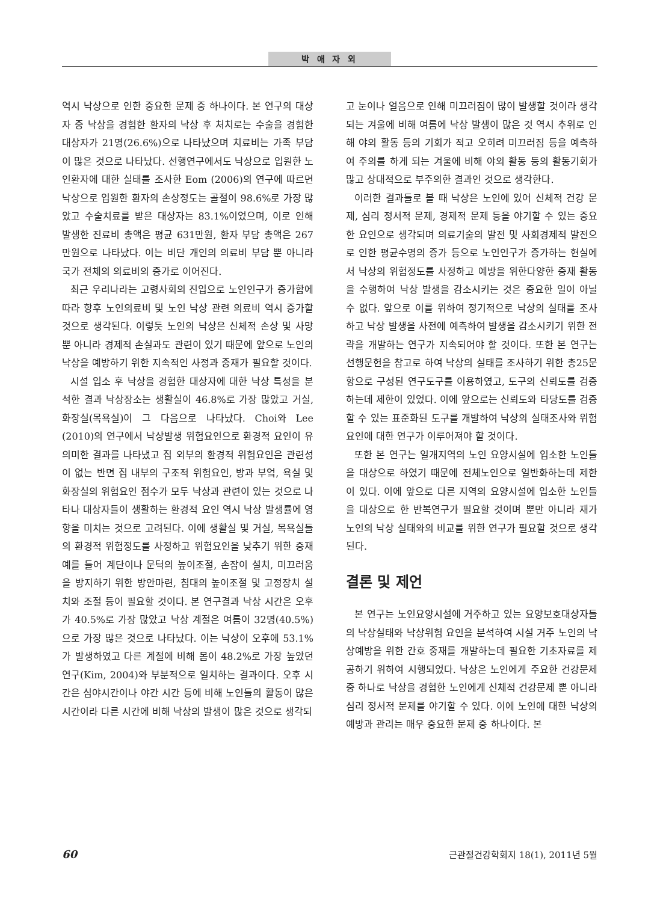박 애 자 외
역시 낙상으로 인한 중요한 문제 중 하나이다. 본 연구의 대상자 중 낙상을 경험한 환자의 낙상 후 처치로는 수술을 경험한 대상자가 21명(26.6%)으로 나타났으며 치료비는 가족 부담이 많은 것으로 나타났다. 선행연구에서도 낙상으로 입원한 노인환자에 대한 실태를 조사한 Eom (2006)의 연구에 따르면 낙상으로 입원한 환자의 손상정도는 골절이 98.6%로 가장 많았고 수술치료를 받은 대상자는 83.1%이었으며, 이로 인해 발생한 진료비 총액은 평균 631만원, 환자 부담 총액은 267만원으로 나타났다. 이는 비단 개인의 의료비 부담 뿐 아니라 국가 전체의 의료비의 증가로 이어진다.
최근 우리나라는 고령사회의 진입으로 노인인구가 증가함에 따라 향후 노인의료비 및 노인 낙상 관련 의료비 역시 증가할 것으로 생각된다. 이렇듯 노인의 낙상은 신체적 손상 및 사망 뿐 아니라 경제적 손실과도 관련이 있기 때문에 앞으로 노인의 낙상을 예방하기 위한 지속적인 사정과 중재가 필요할 것이다.
시설 입소 후 낙상을 경험한 대상자에 대한 낙상 특성을 분석한 결과 낙상장소는 생활실이 46.8%로 가장 많았고 거실, 화장실(목욕실)이 그 다음으로 나타났다. Choi와 Lee (2010)의 연구에서 낙상발생 위험요인으로 환경적 요인이 유의미한 결과를 나타냈고 집 외부의 환경적 위험요인은 관련성이 없는 반면 집 내부의 구조적 위험요인, 방과 부엌, 욕실 및 화장실의 위험요인 점수가 모두 낙상과 관련이 있는 것으로 나타나 대상자들이 생활하는 환경적 요인 역시 낙상 발생률에 영향을 미치는 것으로 고려된다. 이에 생활실 및 거실, 목욕실들의 환경적 위험정도를 사정하고 위험요인을 낮추기 위한 중재 예를 들어 계단이나 문턱의 높이조절, 손잡이 설치, 미끄러움을 방지하기 위한 방안마련, 침대의 높이조절 및 고정장치 설치와 조절 등이 필요할 것이다. 본 연구결과 낙상 시간은 오후가 40.5%로 가장 많았고 낙상 계절은 여름이 32명(40.5%)으로 가장 많은 것으로 나타났다. 이는 낙상이 오후에 53.1%가 발생하였고 다른 계절에 비해 봄이 48.2%로 가장 높았던 연구(Kim, 2004)와 부분적으로 일치하는 결과이다. 오후 시간은 심야시간이나 야간 시간 등에 비해 노인들의 활동이 많은 시간이라 다른 시간에 비해 낙상의 발생이 많은 것으로 생각되
고 눈이나 얼음으로 인해 미끄러짐이 많이 발생할 것이라 생각되는 겨울에 비해 여름에 낙상 발생이 많은 것 역시 추위로 인해 야외 활동 등의 기회가 적고 오히려 미끄러짐 등을 예측하여 주의를 하게 되는 겨울에 비해 야외 활동 등의 활동기회가 많고 상대적으로 부주의한 결과인 것으로 생각한다.
이러한 결과들로 볼 때 낙상은 노인에 있어 신체적 건강 문제, 심리 정서적 문제, 경제적 문제 등을 야기할 수 있는 중요한 요인으로 생각되며 의료기술의 발전 및 사회경제적 발전으로 인한 평균수명의 증가 등으로 노인인구가 증가하는 현실에서 낙상의 위험정도를 사정하고 예방을 위한다양한 중재 활동을 수행하여 낙상 발생을 감소시키는 것은 중요한 일이 아닐 수 없다. 앞으로 이를 위하여 정기적으로 낙상의 실태를 조사하고 낙상 발생을 사전에 예측하여 발생을 감소시키기 위한 전략을 개발하는 연구가 지속되어야 할 것이다. 또한 본 연구는 선행문헌을 참고로 하여 낙상의 실태를 조사하기 위한 총25문항으로 구성된 연구도구를 이용하였고, 도구의 신뢰도를 검증하는데 제한이 있었다. 이에 앞으로는 신뢰도와 타당도를 검증할 수 있는 표준화된 도구를 개발하여 낙상의 실태조사와 위험요인에 대한 연구가 이루어져야 할 것이다.
또한 본 연구는 일개지역의 노인 요양시설에 입소한 노인들을 대상으로 하였기 때문에 전체노인으로 일반화하는데 제한이 있다. 이에 앞으로 다른 지역의 요양시설에 입소한 노인들을 대상으로 한 반복연구가 필요할 것이며 뿐만 아니라 재가 노인의 낙상 실태와의 비교를 위한 연구가 필요할 것으로 생각된다.
결론 및 제언
본 연구는 노인요양시설에 거주하고 있는 요양보호대상자들의 낙상실태와 낙상위험 요인을 분석하여 시설 거주 노인의 낙상예방을 위한 간호 중재를 개발하는데 필요한 기초자료를 제공하기 위하여 시행되었다. 낙상은 노인에게 주요한 건강문제 중 하나로 낙상을 경험한 노인에게 신체적 건강문제 뿐 아니라 심리 정서적 문제를 야기할 수 있다. 이에 노인에 대한 낙상의 예방과 관리는 매우 중요한 문제 중 하나이다. 본
60 근관절건강학회지 18(1), 2011년 5월